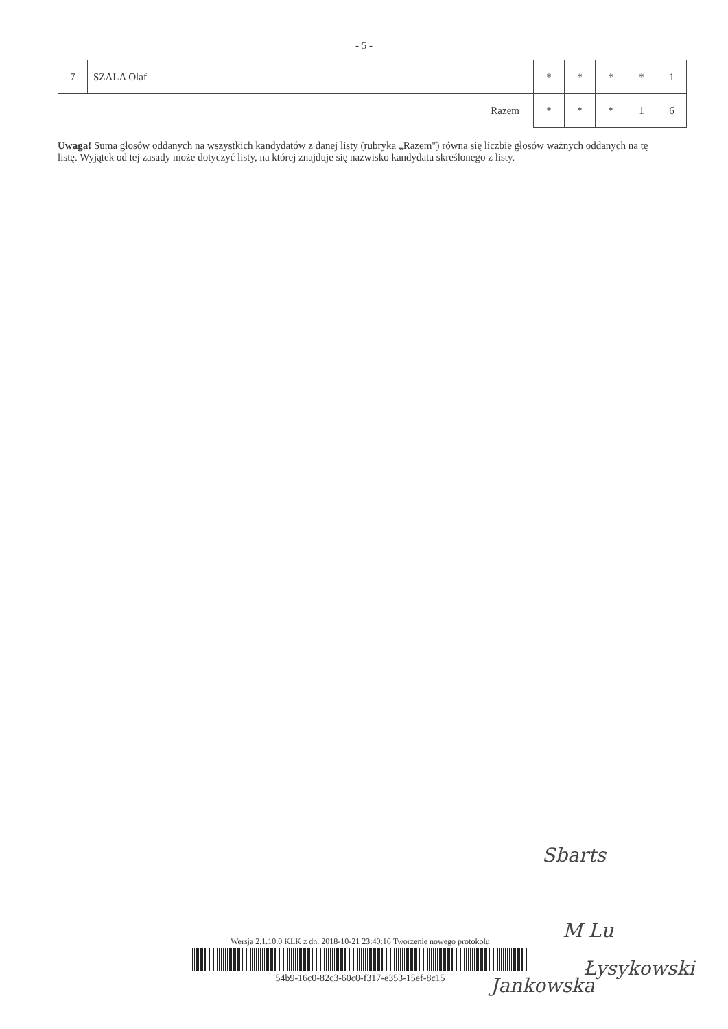- 5 -
| 7 | SZALA Olaf | * | * | * | * | 1 |
| | Razem | * | * | * | 1 | 6 |
Uwaga! Suma głosów oddanych na wszystkich kandydatów z danej listy (rubryka „Razem") równa się liczbie głosów ważnych oddanych na tę listę. Wyjątek od tej zasady może dotyczyć listy, na której znajduje się nazwisko kandydata skreślonego z listy.
Wersja 2.1.10.0 KLK z dn. 2018-10-21 23:40:16 Tworzenie nowego protokołu
54b9-16c0-82c3-60c0-f317-e353-15ef-8c15
Sbarts
M Lu
Jankowska
Łysykowski